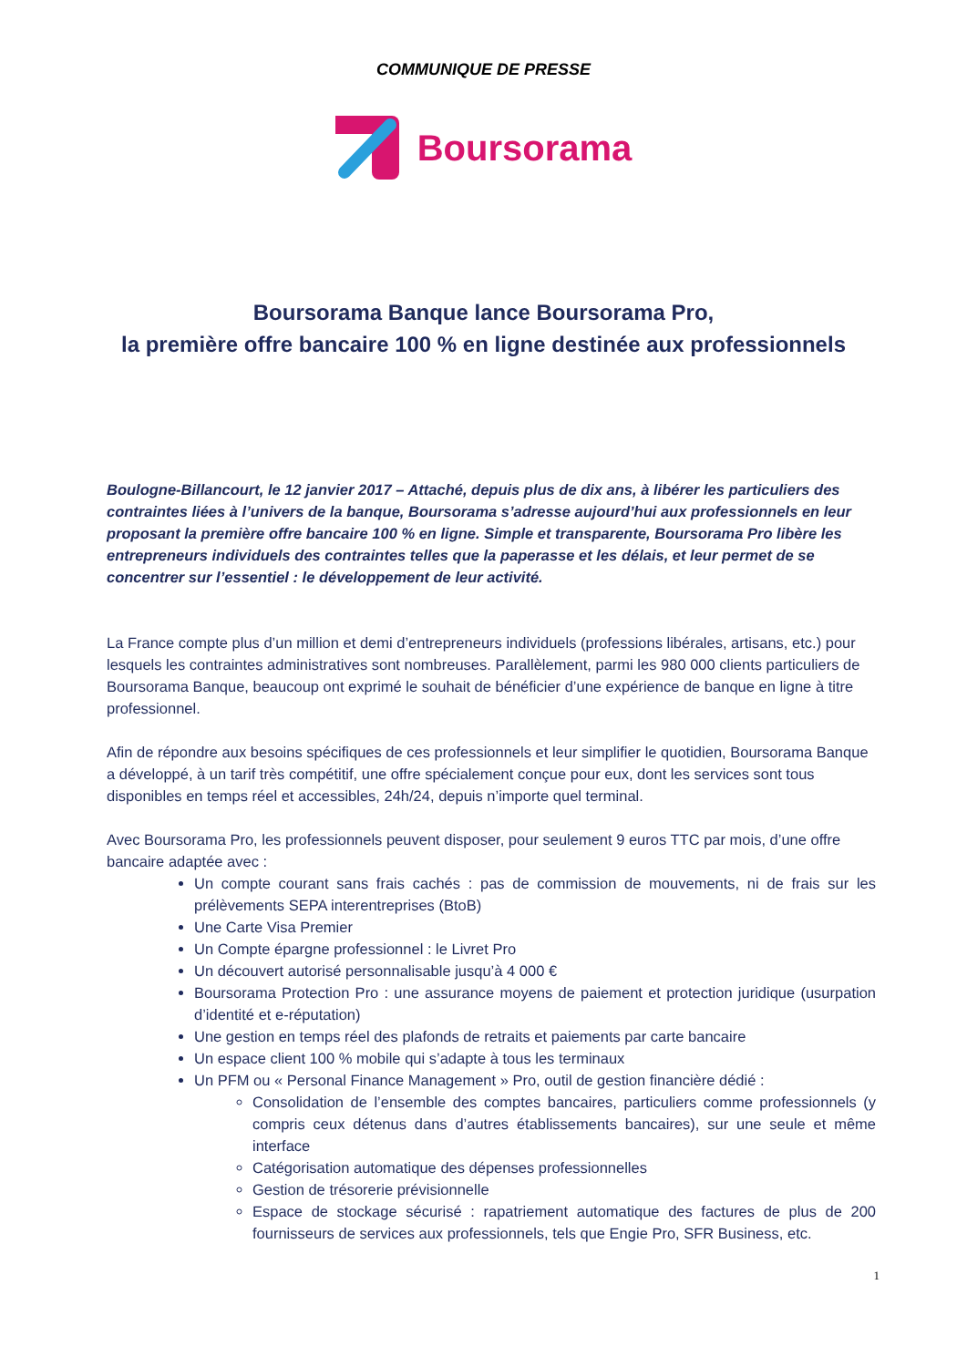COMMUNIQUE DE PRESSE
Boursorama
Boursorama Banque lance Boursorama Pro,
la première offre bancaire 100 % en ligne destinée aux professionnels
Boulogne-Billancourt, le 12 janvier 2017 – Attaché, depuis plus de dix ans, à libérer les particuliers des contraintes liées à l’univers de la banque, Boursorama s’adresse aujourd’hui aux professionnels en leur proposant la première offre bancaire 100 % en ligne. Simple et transparente, Boursorama Pro libère les entrepreneurs individuels des contraintes telles que la paperasse et les délais, et leur permet de se concentrer sur l’essentiel : le développement de leur activité.
La France compte plus d’un million et demi d’entrepreneurs individuels (professions libérales, artisans, etc.) pour lesquels les contraintes administratives sont nombreuses. Parallèlement, parmi les 980 000 clients particuliers de Boursorama Banque, beaucoup ont exprimé le souhait de bénéficier d’une expérience de banque en ligne à titre professionnel.
Afin de répondre aux besoins spécifiques de ces professionnels et leur simplifier le quotidien, Boursorama Banque a développé, à un tarif très compétitif, une offre spécialement conçue pour eux, dont les services sont tous disponibles en temps réel et accessibles, 24h/24, depuis n’importe quel terminal.
Avec Boursorama Pro, les professionnels peuvent disposer, pour seulement 9 euros TTC par mois, d’une offre bancaire adaptée avec :
Un compte courant sans frais cachés : pas de commission de mouvements, ni de frais sur les prélèvements SEPA interentreprises (BtoB)
Une Carte Visa Premier
Un Compte épargne professionnel : le Livret Pro
Un découvert autorisé personnalisable jusqu’à 4 000 €
Boursorama Protection Pro : une assurance moyens de paiement et protection juridique (usurpation d’identité et e-réputation)
Une gestion en temps réel des plafonds de retraits et paiements par carte bancaire
Un espace client 100 % mobile qui s’adapte à tous les terminaux
Un PFM ou « Personal Finance Management » Pro, outil de gestion financière dédié :
Consolidation de l’ensemble des comptes bancaires, particuliers comme professionnels (y compris ceux détenus dans d’autres établissements bancaires), sur une seule et même interface
Catégorisation automatique des dépenses professionnelles
Gestion de trésorerie prévisionnelle
Espace de stockage sécurisé : rapatriement automatique des factures de plus de 200 fournisseurs de services aux professionnels, tels que Engie Pro, SFR Business, etc.
1